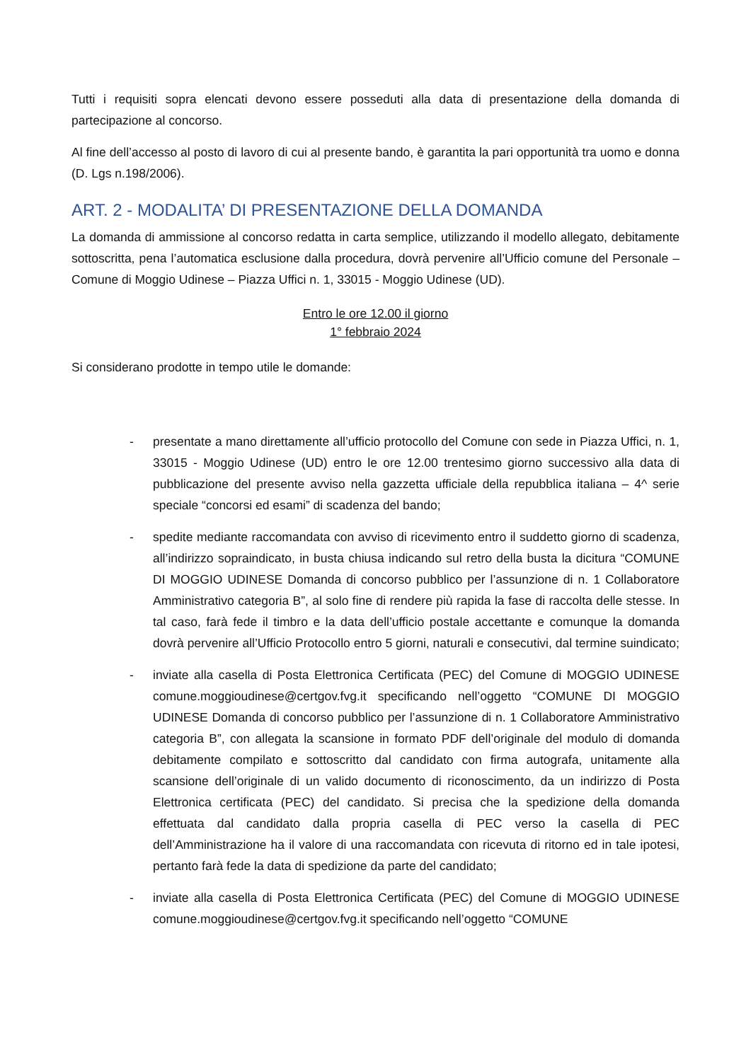Tutti i requisiti sopra elencati devono essere posseduti alla data di presentazione della domanda di partecipazione al concorso.
Al fine dell’accesso al posto di lavoro di cui al presente bando, è garantita la pari opportunità tra uomo e donna (D. Lgs n.198/2006).
ART. 2 - MODALITA’ DI PRESENTAZIONE DELLA DOMANDA
La domanda di ammissione al concorso redatta in carta semplice, utilizzando il modello allegato, debitamente sottoscritta, pena l’automatica esclusione dalla procedura, dovrà pervenire all’Ufficio comune del Personale – Comune di Moggio Udinese – Piazza Uffici n. 1, 33015 - Moggio Udinese (UD).
Entro le ore 12.00 il giorno
1° febbraio 2024
Si considerano prodotte in tempo utile le domande:
- presentate a mano direttamente all’ufficio protocollo del Comune con sede in Piazza Uffici, n. 1, 33015 - Moggio Udinese (UD) entro le ore 12.00 trentesimo giorno successivo alla data di pubblicazione del presente avviso nella gazzetta ufficiale della repubblica italiana – 4^ serie speciale “concorsi ed esami” di scadenza del bando;
- spedite mediante raccomandata con avviso di ricevimento entro il suddetto giorno di scadenza, all’indirizzo sopraindicato, in busta chiusa indicando sul retro della busta la dicitura “COMUNE DI MOGGIO UDINESE Domanda di concorso pubblico per l’assunzione di n. 1 Collaboratore Amministrativo categoria B”, al solo fine di rendere più rapida la fase di raccolta delle stesse. In tal caso, farà fede il timbro e la data dell’ufficio postale accettante e comunque la domanda dovrà pervenire all’Ufficio Protocollo entro 5 giorni, naturali e consecutivi, dal termine suindicato;
- inviate alla casella di Posta Elettronica Certificata (PEC) del Comune di MOGGIO UDINESE comune.moggioudinese@certgov.fvg.it specificando nell’oggetto “COMUNE DI MOGGIO UDINESE Domanda di concorso pubblico per l’assunzione di n. 1 Collaboratore Amministrativo categoria B”, con allegata la scansione in formato PDF dell’originale del modulo di domanda debitamente compilato e sottoscritto dal candidato con firma autografa, unitamente alla scansione dell’originale di un valido documento di riconoscimento, da un indirizzo di Posta Elettronica certificata (PEC) del candidato. Si precisa che la spedizione della domanda effettuata dal candidato dalla propria casella di PEC verso la casella di PEC dell’Amministrazione ha il valore di una raccomandata con ricevuta di ritorno ed in tale ipotesi, pertanto farà fede la data di spedizione da parte del candidato;
- inviate alla casella di Posta Elettronica Certificata (PEC) del Comune di MOGGIO UDINESE comune.moggioudinese@certgov.fvg.it specificando nell’oggetto “COMUNE